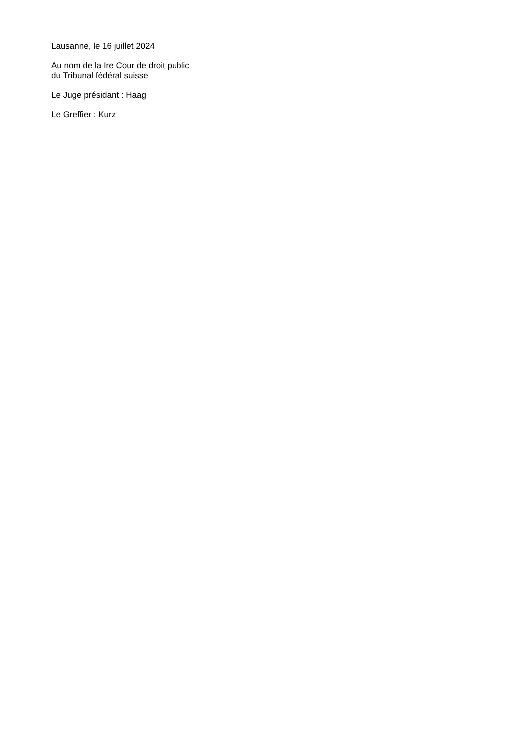Lausanne, le 16 juillet 2024
Au nom de la Ire Cour de droit public
du Tribunal fédéral suisse
Le Juge présidant : Haag
Le Greffier : Kurz